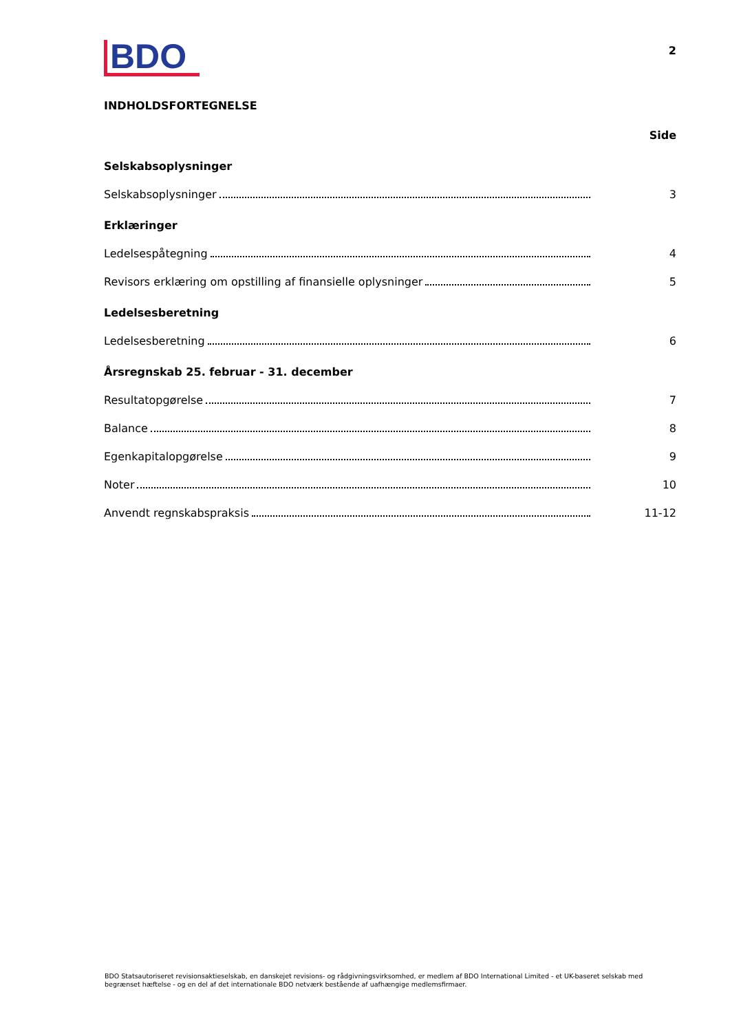BDO
2
INDHOLDSFORTEGNELSE
Side
Selskabsoplysninger
Selskabsoplysninger 3
Erklæringer
Ledelsespåtegning 4
Revisors erklæring om opstilling af finansielle oplysninger 5
Ledelsesberetning
Ledelsesberetning 6
Årsregnskab 25. februar - 31. december
Resultatopgørelse 7
Balance 8
Egenkapitalopgørelse 9
Noter 10
Anvendt regnskabspraksis 11-12
BDO Statsautoriseret revisionsaktieselskab, en danskejet revisions- og rådgivningsvirksomhed, er medlem af BDO International Limited - et UK-baseret selskab med begrænset hæftelse - og en del af det internationale BDO netværk bestående af uafhængige medlemsfirmaer.